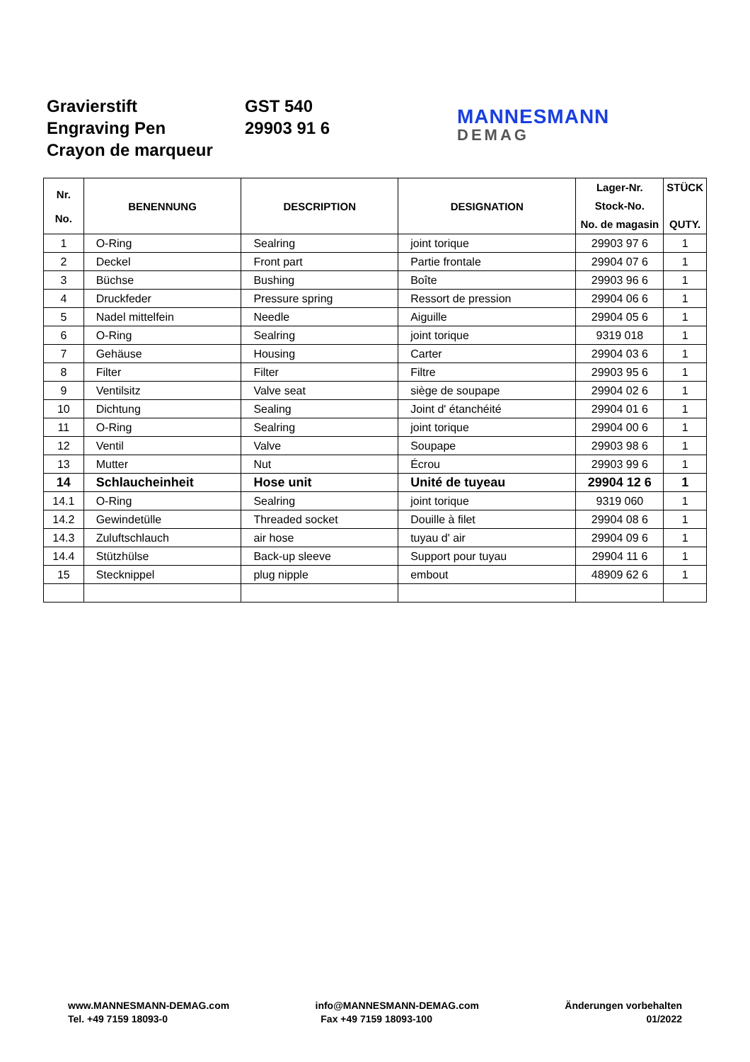Gravierstift
Engraving Pen
Crayon de marqueur
GST 540
29903 91 6
MANNESMANN
DEMAG
| Nr. No. | BENENNUNG | DESCRIPTION | DESIGNATION | Lager-Nr. Stock-No. No. de magasin | STÜCK QUTY. |
| --- | --- | --- | --- | --- | --- |
| 1 | O-Ring | Sealring | joint torique | 29903 97 6 | 1 |
| 2 | Deckel | Front part | Partie frontale | 29904 07 6 | 1 |
| 3 | Büchse | Bushing | Boîte | 29903 96 6 | 1 |
| 4 | Druckfeder | Pressure spring | Ressort de pression | 29904 06 6 | 1 |
| 5 | Nadel mittelfein | Needle | Aiguille | 29904 05 6 | 1 |
| 6 | O-Ring | Sealring | joint torique | 9319 018 | 1 |
| 7 | Gehäuse | Housing | Carter | 29904 03 6 | 1 |
| 8 | Filter | Filter | Filtre | 29903 95 6 | 1 |
| 9 | Ventilsitz | Valve seat | siège de soupape | 29904 02 6 | 1 |
| 10 | Dichtung | Sealing | Joint d' étanchéité | 29904 01 6 | 1 |
| 11 | O-Ring | Sealring | joint torique | 29904 00 6 | 1 |
| 12 | Ventil | Valve | Soupape | 29903 98 6 | 1 |
| 13 | Mutter | Nut | Écrou | 29903 99 6 | 1 |
| 14 | Schlaucheinheit | Hose unit | Unité de tuyeau | 29904 12 6 | 1 |
| 14.1 | O-Ring | Sealring | joint torique | 9319 060 | 1 |
| 14.2 | Gewindetülle | Threaded socket | Douille à filet | 29904 08 6 | 1 |
| 14.3 | Zuluftschlauch | air hose | tuyau d' air | 29904 09 6 | 1 |
| 14.4 | Stützhülse | Back-up sleeve | Support pour tuyau | 29904 11 6 | 1 |
| 15 | Stecknippel | plug nipple | embout | 48909 62 6 | 1 |
www.MANNESMANN-DEMAG.com
Tel. +49 7159 18093-0
info@MANNESMANN-DEMAG.com
Fax +49 7159 18093-100
Änderungen vorbehalten
01/2022